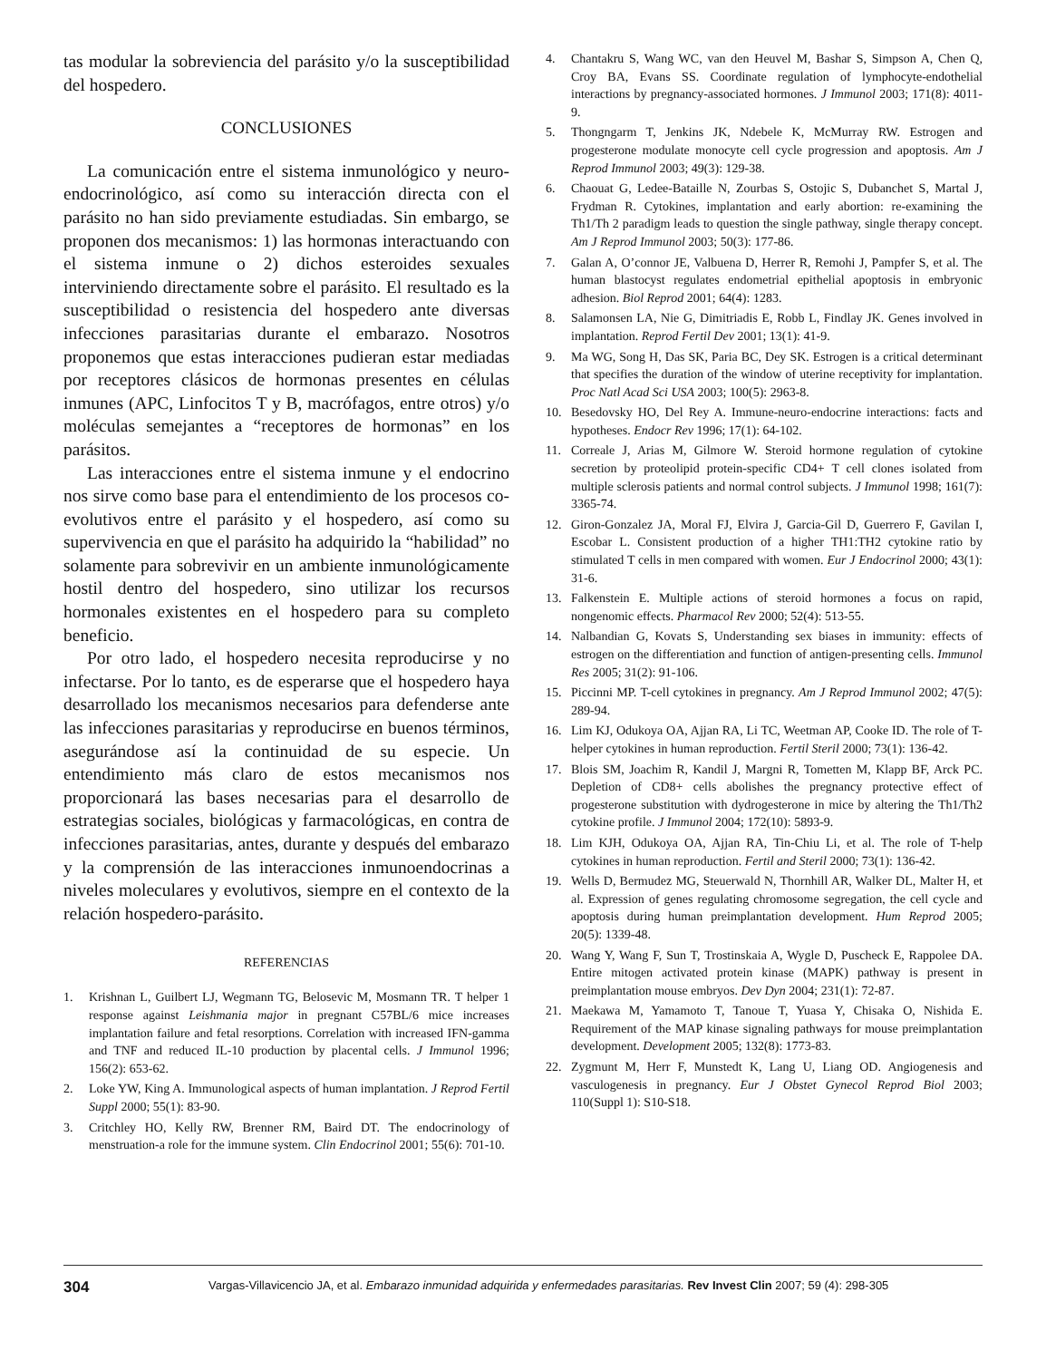tas modular la sobreviencia del parásito y/o la susceptibilidad del hospedero.
CONCLUSIONES
La comunicación entre el sistema inmunológico y neuro-endocrinológico, así como su interacción directa con el parásito no han sido previamente estudiadas. Sin embargo, se proponen dos mecanismos: 1) las hormonas interactuando con el sistema inmune o 2) dichos esteroides sexuales interviniendo directamente sobre el parásito. El resultado es la susceptibilidad o resistencia del hospedero ante diversas infecciones parasitarias durante el embarazo. Nosotros proponemos que estas interacciones pudieran estar mediadas por receptores clásicos de hormonas presentes en células inmunes (APC, Linfocitos T y B, macrófagos, entre otros) y/o moléculas semejantes a “receptores de hormonas” en los parásitos.
Las interacciones entre el sistema inmune y el endocrino nos sirve como base para el entendimiento de los procesos co-evolutivos entre el parásito y el hospedero, así como su supervivencia en que el parásito ha adquirido la “habilidad” no solamente para sobrevivir en un ambiente inmunológicamente hostil dentro del hospedero, sino utilizar los recursos hormonales existentes en el hospedero para su completo beneficio.
Por otro lado, el hospedero necesita reproducirse y no infectarse. Por lo tanto, es de esperarse que el hospedero haya desarrollado los mecanismos necesarios para defenderse ante las infecciones parasitarias y reproducirse en buenos términos, asegurándose así la continuidad de su especie. Un entendimiento más claro de estos mecanismos nos proporcionará las bases necesarias para el desarrollo de estrategias sociales, biológicas y farmacológicas, en contra de infecciones parasitarias, antes, durante y después del embarazo y la comprensión de las interacciones inmunoendocrinas a niveles moleculares y evolutivos, siempre en el contexto de la relación hospedero-parásito.
REFERENCIAS
1. Krishnan L, Guilbert LJ, Wegmann TG, Belosevic M, Mosmann TR. T helper 1 response against Leishmania major in pregnant C57BL/6 mice increases implantation failure and fetal resorptions. Correlation with increased IFN-gamma and TNF and reduced IL-10 production by placental cells. J Immunol 1996; 156(2): 653-62.
2. Loke YW, King A. Immunological aspects of human implantation. J Reprod Fertil Suppl 2000; 55(1): 83-90.
3. Critchley HO, Kelly RW, Brenner RM, Baird DT. The endocrinology of menstruation-a role for the immune system. Clin Endocrinol 2001; 55(6): 701-10.
4. Chantakru S, Wang WC, van den Heuvel M, Bashar S, Simpson A, Chen Q, Croy BA, Evans SS. Coordinate regulation of lymphocyte-endothelial interactions by pregnancy-associated hormones. J Immunol 2003; 171(8): 4011-9.
5. Thongngarm T, Jenkins JK, Ndebele K, McMurray RW. Estrogen and progesterone modulate monocyte cell cycle progression and apoptosis. Am J Reprod Immunol 2003; 49(3): 129-38.
6. Chaouat G, Ledee-Bataille N, Zourbas S, Ostojic S, Dubanchet S, Martal J, Frydman R. Cytokines, implantation and early abortion: re-examining the Th1/Th 2 paradigm leads to question the single pathway, single therapy concept. Am J Reprod Immunol 2003; 50(3): 177-86.
7. Galan A, O’connor JE, Valbuena D, Herrer R, Remohi J, Pampfer S, et al. The human blastocyst regulates endometrial epithelial apoptosis in embryonic adhesion. Biol Reprod 2001; 64(4): 1283.
8. Salamonsen LA, Nie G, Dimitriadis E, Robb L, Findlay JK. Genes involved in implantation. Reprod Fertil Dev 2001; 13(1): 41-9.
9. Ma WG, Song H, Das SK, Paria BC, Dey SK. Estrogen is a critical determinant that specifies the duration of the window of uterine receptivity for implantation. Proc Natl Acad Sci USA 2003; 100(5): 2963-8.
10. Besedovsky HO, Del Rey A. Immune-neuro-endocrine interactions: facts and hypotheses. Endocr Rev 1996; 17(1): 64-102.
11. Correale J, Arias M, Gilmore W. Steroid hormone regulation of cytokine secretion by proteolipid protein-specific CD4+ T cell clones isolated from multiple sclerosis patients and normal control subjects. J Immunol 1998; 161(7): 3365-74.
12. Giron-Gonzalez JA, Moral FJ, Elvira J, Garcia-Gil D, Guerrero F, Gavilan I, Escobar L. Consistent production of a higher TH1:TH2 cytokine ratio by stimulated T cells in men compared with women. Eur J Endocrinol 2000; 43(1): 31-6.
13. Falkenstein E. Multiple actions of steroid hormones a focus on rapid, nongenomic effects. Pharmacol Rev 2000; 52(4): 513-55.
14. Nalbandian G, Kovats S, Understanding sex biases in immunity: effects of estrogen on the differentiation and function of antigen-presenting cells. Immunol Res 2005; 31(2): 91-106.
15. Piccinni MP. T-cell cytokines in pregnancy. Am J Reprod Immunol 2002; 47(5): 289-94.
16. Lim KJ, Odukoya OA, Ajjan RA, Li TC, Weetman AP, Cooke ID. The role of T-helper cytokines in human reproduction. Fertil Steril 2000; 73(1): 136-42.
17. Blois SM, Joachim R, Kandil J, Margni R, Tometten M, Klapp BF, Arck PC. Depletion of CD8+ cells abolishes the pregnancy protective effect of progesterone substitution with dydrogesterone in mice by altering the Th1/Th2 cytokine profile. J Immunol 2004; 172(10): 5893-9.
18. Lim KJH, Odukoya OA, Ajjan RA, Tin-Chiu Li, et al. The role of T-help cytokines in human reproduction. Fertil and Steril 2000; 73(1): 136-42.
19. Wells D, Bermudez MG, Steuerwald N, Thornhill AR, Walker DL, Malter H, et al. Expression of genes regulating chromosome segregation, the cell cycle and apoptosis during human preimplantation development. Hum Reprod 2005; 20(5): 1339-48.
20. Wang Y, Wang F, Sun T, Trostinskaia A, Wygle D, Puscheck E, Rappolee DA. Entire mitogen activated protein kinase (MAPK) pathway is present in preimplantation mouse embryos. Dev Dyn 2004; 231(1): 72-87.
21. Maekawa M, Yamamoto T, Tanoue T, Yuasa Y, Chisaka O, Nishida E. Requirement of the MAP kinase signaling pathways for mouse preimplantation development. Development 2005; 132(8): 1773-83.
22. Zygmunt M, Herr F, Munstedt K, Lang U, Liang OD. Angiogenesis and vasculogenesis in pregnancy. Eur J Obstet Gynecol Reprod Biol 2003; 110(Suppl 1): S10-S18.
304 Vargas-Villavicencio JA, et al. Embarazo inmunidad adquirida y enfermedades parasitarias. Rev Invest Clin 2007; 59 (4): 298-305